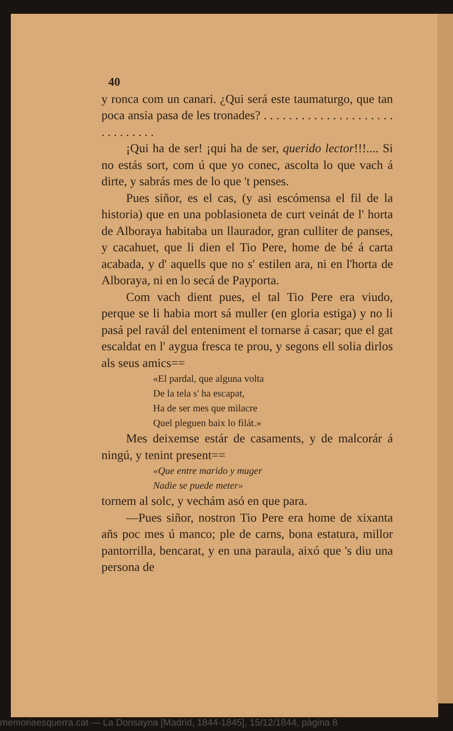40
y ronca com un canari. ¿Qui será este taumaturgo, que tan poca ansia pasa de les tronades? . . . . . . . . . . . . . . . . . . . . . . . . . . . . . .
¡Qui ha de ser! ¡qui ha de ser, querido lector!!!.... Si no estás sort, com ú que yo conec, ascolta lo que vach á dirte, y sabrás mes de lo que 't penses.
Pues siñor, es el cas, (y asi escómensa el fil de la historia) que en una poblasioneta de curt veinát de l' horta de Alboraya habitaba un llaurador, gran culliter de panses, y cacahuet, que li dien el Tio Pere, home de bé á carta acabada, y d' aquells que no s' estilen ara, ni en l'horta de Alboraya, ni en lo secá de Payporta.
Com vach dient pues, el tal Tio Pere era viudo, perque se li habia mort sá muller (en gloria estiga) y no li pasá pel ravál del enteniment el tornarse á casar; que el gat escaldat en l' aygua fresca te prou, y segons ell solia dirlos als seus amics==
«El pardal, que alguna volta
De la tela s' ha escapat,
Ha de ser mes que milacre
Quel pleguen baix lo filát.»
Mes deixemse estár de casaments, y de malcorár á ningú, y tenint present==
«Que entre marido y muger
Nadie se puede meter»
tornem al solc, y vechám asó en que para.
—Pues siñor, nostron Tio Pere era home de xixanta añs poc mes ú manco; ple de carns, bona estatura, millor pantorrilla, bencarat, y en una paraula, aixó que 's diu una persona de
memoriaesquerra.cat — La Donsayna [Madrid, 1844-1845], 15/12/1844, pàgina 8